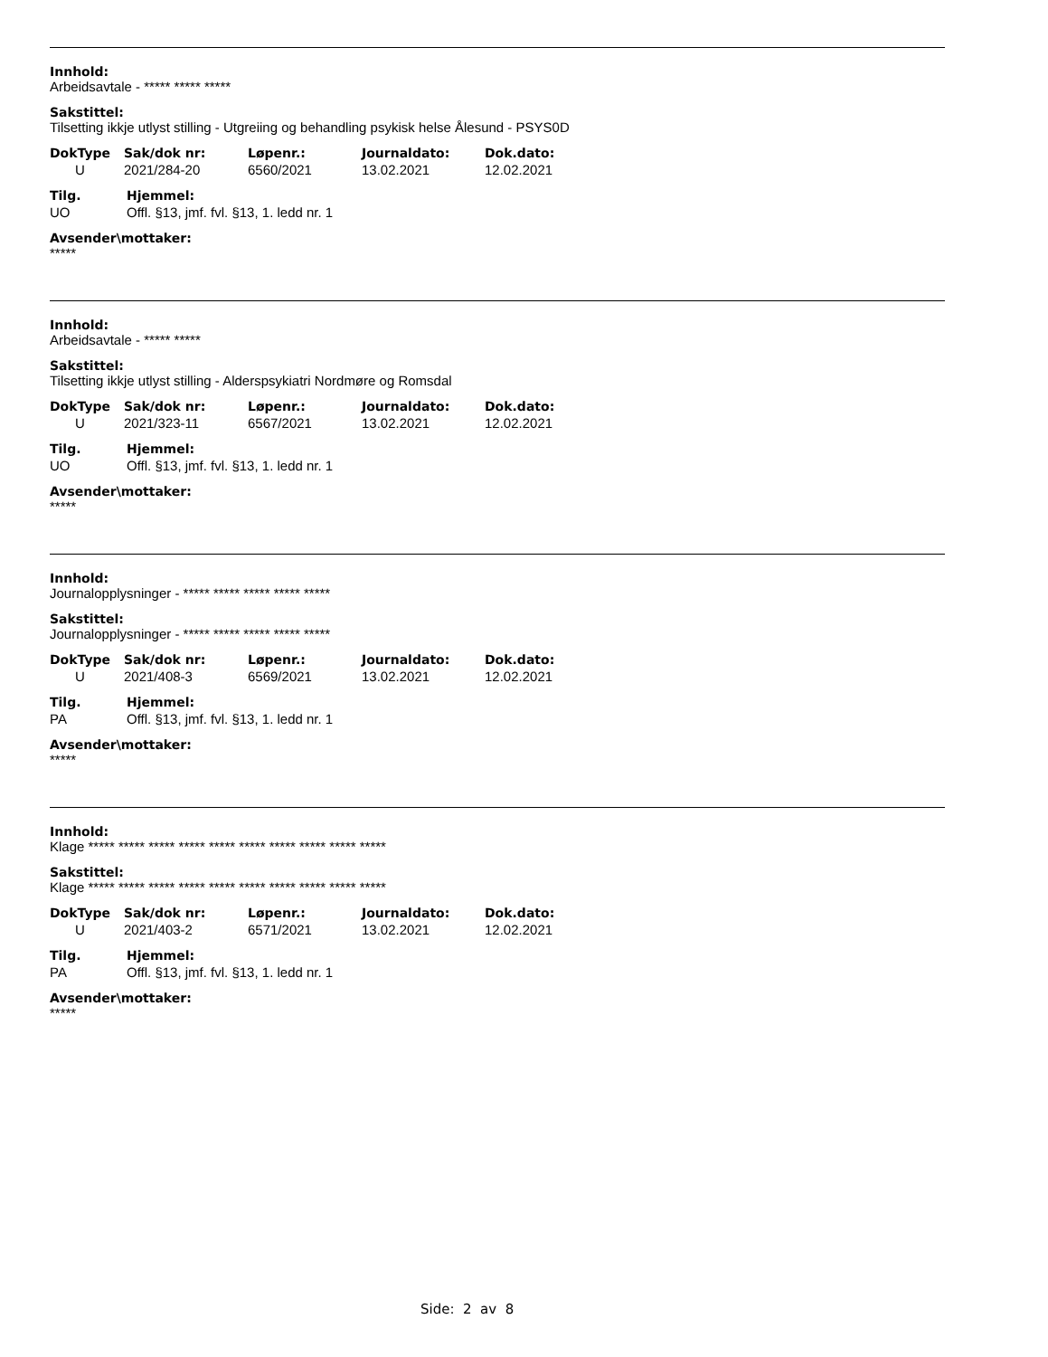Innhold:
Arbeidsavtale - ***** ***** *****
Sakstittel:
Tilsetting ikkje utlyst stilling - Utgreiing og behandling psykisk helse Ålesund - PSYS0D
| DokType | Sak/dok nr: | Løpenr.: | Journaldato: | Dok.dato: |
| --- | --- | --- | --- | --- |
| U | 2021/284-20 | 6560/2021 | 13.02.2021 | 12.02.2021 |
| Tilg. | Hjemmel: |
| --- | --- |
| UO | Offl. §13, jmf. fvl. §13, 1. ledd nr. 1 |
Avsender\mottaker:
*****
Innhold:
Arbeidsavtale - ***** *****
Sakstittel:
Tilsetting ikkje utlyst stilling - Alderspsykiatri Nordmøre og Romsdal
| DokType | Sak/dok nr: | Løpenr.: | Journaldato: | Dok.dato: |
| --- | --- | --- | --- | --- |
| U | 2021/323-11 | 6567/2021 | 13.02.2021 | 12.02.2021 |
| Tilg. | Hjemmel: |
| --- | --- |
| UO | Offl. §13, jmf. fvl. §13, 1. ledd nr. 1 |
Avsender\mottaker:
*****
Innhold:
Journalopplysninger - ***** ***** ***** ***** *****
Sakstittel:
Journalopplysninger - ***** ***** ***** ***** *****
| DokType | Sak/dok nr: | Løpenr.: | Journaldato: | Dok.dato: |
| --- | --- | --- | --- | --- |
| U | 2021/408-3 | 6569/2021 | 13.02.2021 | 12.02.2021 |
| Tilg. | Hjemmel: |
| --- | --- |
| PA | Offl. §13, jmf. fvl. §13, 1. ledd nr. 1 |
Avsender\mottaker:
*****
Innhold:
Klage ***** ***** ***** ***** ***** ***** ***** ***** ***** *****
Sakstittel:
Klage ***** ***** ***** ***** ***** ***** ***** ***** ***** *****
| DokType | Sak/dok nr: | Løpenr.: | Journaldato: | Dok.dato: |
| --- | --- | --- | --- | --- |
| U | 2021/403-2 | 6571/2021 | 13.02.2021 | 12.02.2021 |
| Tilg. | Hjemmel: |
| --- | --- |
| PA | Offl. §13, jmf. fvl. §13, 1. ledd nr. 1 |
Avsender\mottaker:
*****
Side: 2 av 8